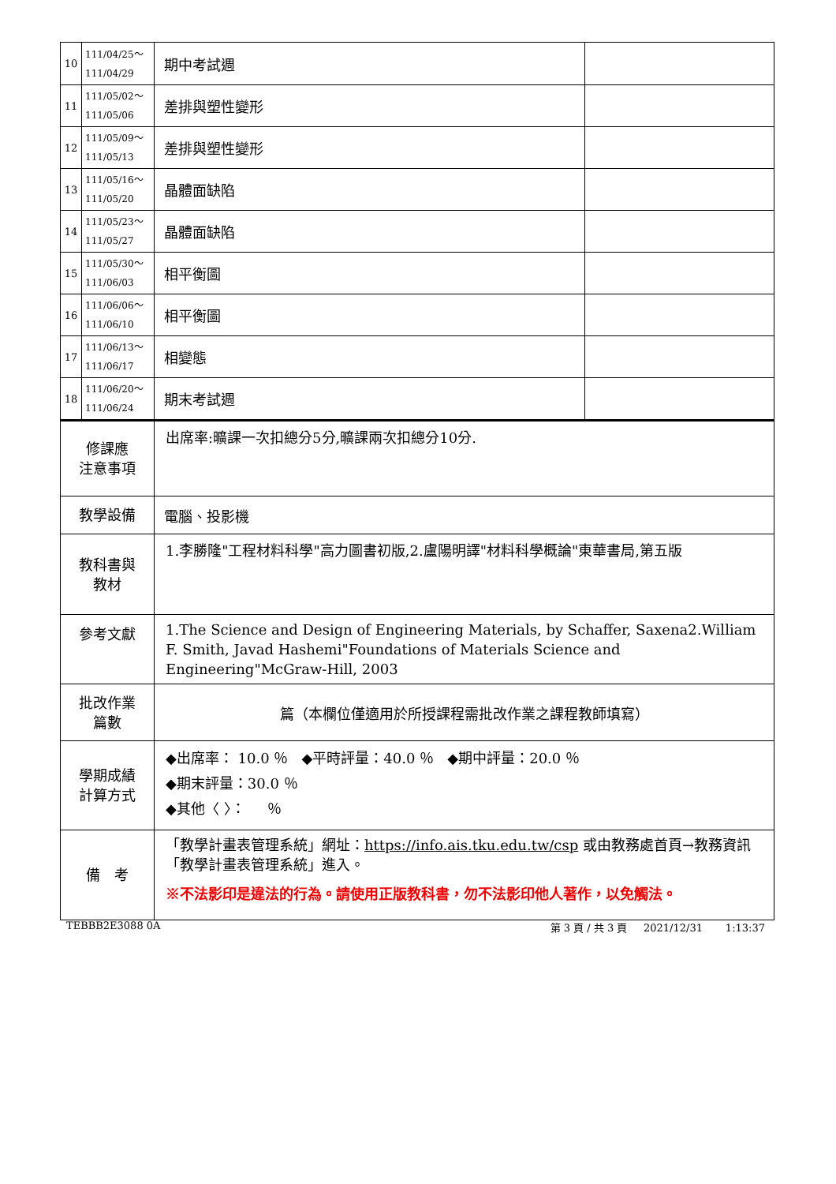| 10 | 111/04/25～ 111/04/29 | 期中考試週 | |
| 11 | 111/05/02～ 111/05/06 | 差排與塑性變形 | |
| 12 | 111/05/09～ 111/05/13 | 差排與塑性變形 | |
| 13 | 111/05/16～ 111/05/20 | 晶體面缺陷 | |
| 14 | 111/05/23～ 111/05/27 | 晶體面缺陷 | |
| 15 | 111/05/30～ 111/06/03 | 相平衡圖 | |
| 16 | 111/06/06～ 111/06/10 | 相平衡圖 | |
| 17 | 111/06/13～ 111/06/17 | 相變態 | |
| 18 | 111/06/20～ 111/06/24 | 期末考試週 | |
| 修課應 注意事項 | | 出席率:曠課一次扣總分5分,曠課兩次扣總分10分. | |
| 教學設備 | | 電腦、投影機 | |
| 教科書與 教材 | | 1.李勝隆"工程材料科學"高力圖書初版,2.盧陽明譯"材料科學概論"東華書局,第五版 | |
| 參考文獻 | | 1.The Science and Design of Engineering Materials, by Schaffer, Saxena2.William F. Smith, Javad Hashemi"Foundations of Materials Science and Engineering"McGraw-Hill, 2003 | |
| 批改作業 篇數 | | 篇（本欄位僅適用於所授課程需批改作業之課程教師填寫） | |
| 學期成績 計算方式 | | ◆出席率： 10.0 ％ ◆平時評量：40.0 ％ ◆期中評量：20.0 ％ ◆期末評量：30.0 ％ ◆其他〈 〉： ％ | |
| 備 考 | | 「教學計畫表管理系統」網址： https://info.ais.tku.edu.tw/csp 或由教務處首頁→教務資訊「教學計畫表管理系統」進入。 ※不法影印是違法的行為。請使用正版教科書，勿不法影印他人著作，以免觸法。 | |
TEBBB2E3088 0A 第 3 頁 / 共 3 頁 2021/12/31 1:13:37